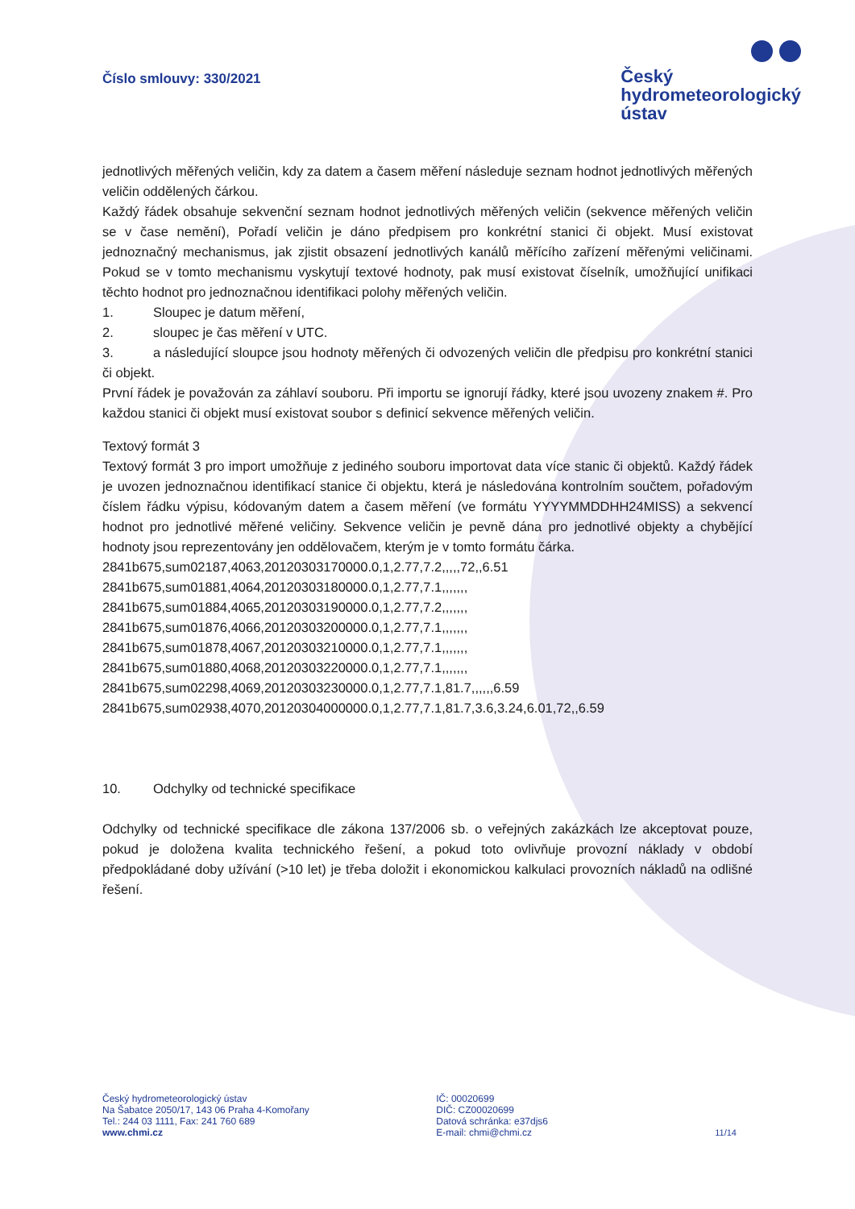Číslo smlouvy: 330/2021
Český
hydrometeorologický
ústav
jednotlivých měřených veličin, kdy za datem a časem měření následuje seznam hodnot jednotlivých měřených veličin oddělených čárkou.
Každý řádek obsahuje sekvenční seznam hodnot jednotlivých měřených veličin (sekvence měřených veličin se v čase nemění), Pořadí veličin je dáno předpisem pro konkrétní stanici či objekt. Musí existovat jednoznačný mechanismus, jak zjistit obsazení jednotlivých kanálů měřícího zařízení měřenými veličinami. Pokud se v tomto mechanismu vyskytují textové hodnoty, pak musí existovat číselník, umožňující unifikaci těchto hodnot pro jednoznačnou identifikaci polohy měřených veličin.
1. Sloupec je datum měření,
2. sloupec je čas měření v UTC.
3. a následující sloupce jsou hodnoty měřených či odvozených veličin dle předpisu pro konkrétní stanici či objekt.
První řádek je považován za záhlaví souboru. Při importu se ignorují řádky, které jsou uvozeny znakem #. Pro každou stanici či objekt musí existovat soubor s definicí sekvence měřených veličin.
Textový formát 3
Textový formát 3 pro import umožňuje z jediného souboru importovat data více stanic či objektů. Každý řádek je uvozen jednoznačnou identifikací stanice či objektu, která je následována kontrolním součtem, pořadovým číslem řádku výpisu, kódovaným datem a časem měření (ve formátu YYYYMMDDHH24MISS) a sekvencí hodnot pro jednotlivé měřené veličiny. Sekvence veličin je pevně dána pro jednotlivé objekty a chybějící hodnoty jsou reprezentovány jen oddělovačem, kterým je v tomto formátu čárka.
2841b675,sum02187,4063,20120303170000.0,1,2.77,7.2,,,,,72,,6.51
2841b675,sum01881,4064,20120303180000.0,1,2.77,7.1,,,,,,,
2841b675,sum01884,4065,20120303190000.0,1,2.77,7.2,,,,,,,
2841b675,sum01876,4066,20120303200000.0,1,2.77,7.1,,,,,,,
2841b675,sum01878,4067,20120303210000.0,1,2.77,7.1,,,,,,,
2841b675,sum01880,4068,20120303220000.0,1,2.77,7.1,,,,,,,
2841b675,sum02298,4069,20120303230000.0,1,2.77,7.1,81.7,,,,,,6.59
2841b675,sum02938,4070,20120304000000.0,1,2.77,7.1,81.7,3.6,3.24,6.01,72,,6.59
10. Odchylky od technické specifikace
Odchylky od technické specifikace dle zákona 137/2006 sb. o veřejných zakázkách lze akceptovat pouze, pokud je doložena kvalita technického řešení, a pokud toto ovlivňuje provozní náklady v období předpokládané doby užívání (>10 let) je třeba doložit i ekonomickou kalkulaci provozních nákladů na odlišné řešení.
Český hydrometeorologický ústav
Na Šabatce 2050/17, 143 06 Praha 4-Komořany
Tel.: 244 03 1111, Fax: 241 760 689
www.chmi.cz
IČ: 00020699
DIČ: CZ00020699
Datová schránka: e37djs6
E-mail: chmi@chmi.cz
11/14